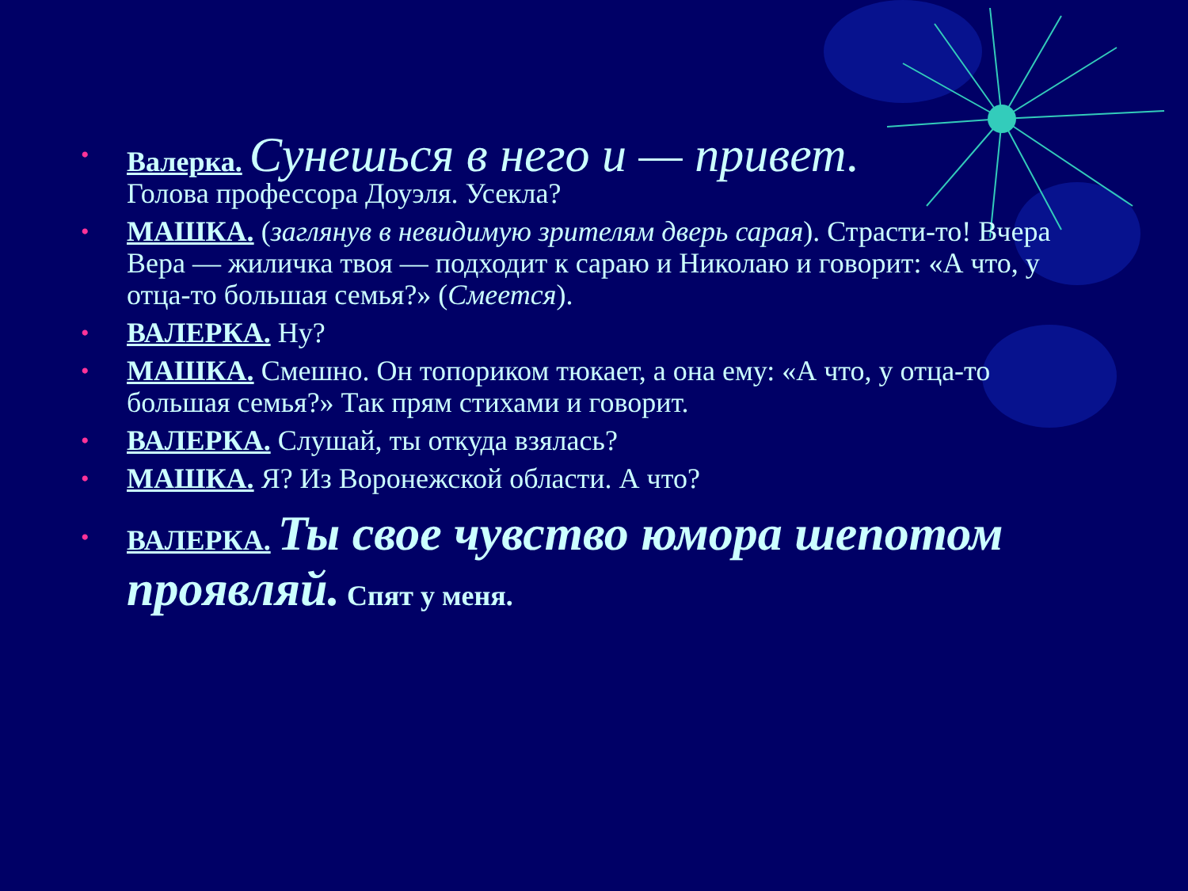• Валерка. Сунешься в него и — привет.
Голова профессора Доуэля. Усекла?
• МАШКА. (заглянув в невидимую зрителям дверь сарая). Страсти-то! Вчера Вера — жиличка твоя — подходит к сараю и Николаю и говорит: «А что, у отца-то большая семья?» (Смеется).
• ВАЛЕРКА. Ну?
• МАШКА. Смешно. Он топориком тюкает, а она ему: «А что, у отца-то большая семья?» Так прям стихами и говорит.
• ВАЛЕРКА. Слушай, ты откуда взялась?
• МАШКА. Я? Из Воронежской области. А что?
• ВАЛЕРКА. Ты свое чувство юмора шепотом проявляй. Спят у меня.